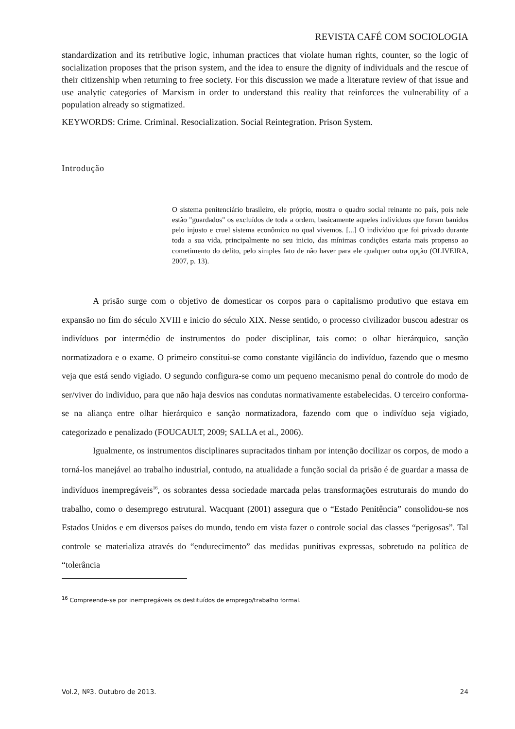REVISTA CAFÉ COM SOCIOLOGIA
standardization and its retributive logic, inhuman practices that violate human rights, counter, so the logic of socialization proposes that the prison system, and the idea to ensure the dignity of individuals and the rescue of their citizenship when returning to free society. For this discussion we made a literature review of that issue and use analytic categories of Marxism in order to understand this reality that reinforces the vulnerability of a population already so stigmatized.
KEYWORDS: Crime. Criminal. Resocialization. Social Reintegration. Prison System.
Introdução
O sistema penitenciário brasileiro, ele próprio, mostra o quadro social reinante no país, pois nele estão "guardados" os excluídos de toda a ordem, basicamente aqueles indivíduos que foram banidos pelo injusto e cruel sistema econômico no qual vivemos. [...] O indivíduo que foi privado durante toda a sua vida, principalmente no seu inicio, das mínimas condições estaria mais propenso ao cometimento do delito, pelo simples fato de não haver para ele qualquer outra opção (OLIVEIRA, 2007, p. 13).
A prisão surge com o objetivo de domesticar os corpos para o capitalismo produtivo que estava em expansão no fim do século XVIII e inicio do século XIX. Nesse sentido, o processo civilizador buscou adestrar os indivíduos por intermédio de instrumentos do poder disciplinar, tais como: o olhar hierárquico, sanção normatizadora e o exame. O primeiro constitui-se como constante vigilância do indivíduo, fazendo que o mesmo veja que está sendo vigiado. O segundo configura-se como um pequeno mecanismo penal do controle do modo de ser/viver do individuo, para que não haja desvios nas condutas normativamente estabelecidas. O terceiro conforma-se na aliança entre olhar hierárquico e sanção normatizadora, fazendo com que o indivíduo seja vigiado, categorizado e penalizado (FOUCAULT, 2009; SALLA et al., 2006).
Igualmente, os instrumentos disciplinares supracitados tinham por intenção docilizar os corpos, de modo a torná-los manejável ao trabalho industrial, contudo, na atualidade a função social da prisão é de guardar a massa de indivíduos inempregáveis<sup>16</sup>, os sobrantes dessa sociedade marcada pelas transformações estruturais do mundo do trabalho, como o desemprego estrutural. Wacquant (2001) assegura que o “Estado Penitência” consolidou-se nos Estados Unidos e em diversos países do mundo, tendo em vista fazer o controle social das classes “perigosas”. Tal controle se materializa através do “endurecimento” das medidas punitivas expressas, sobretudo na política de “tolerância
<sup>16</sup> Compreende-se por inempregáveis os destituídos de emprego/trabalho formal.
Vol.2, Nº3. Outubro de 2013. 24